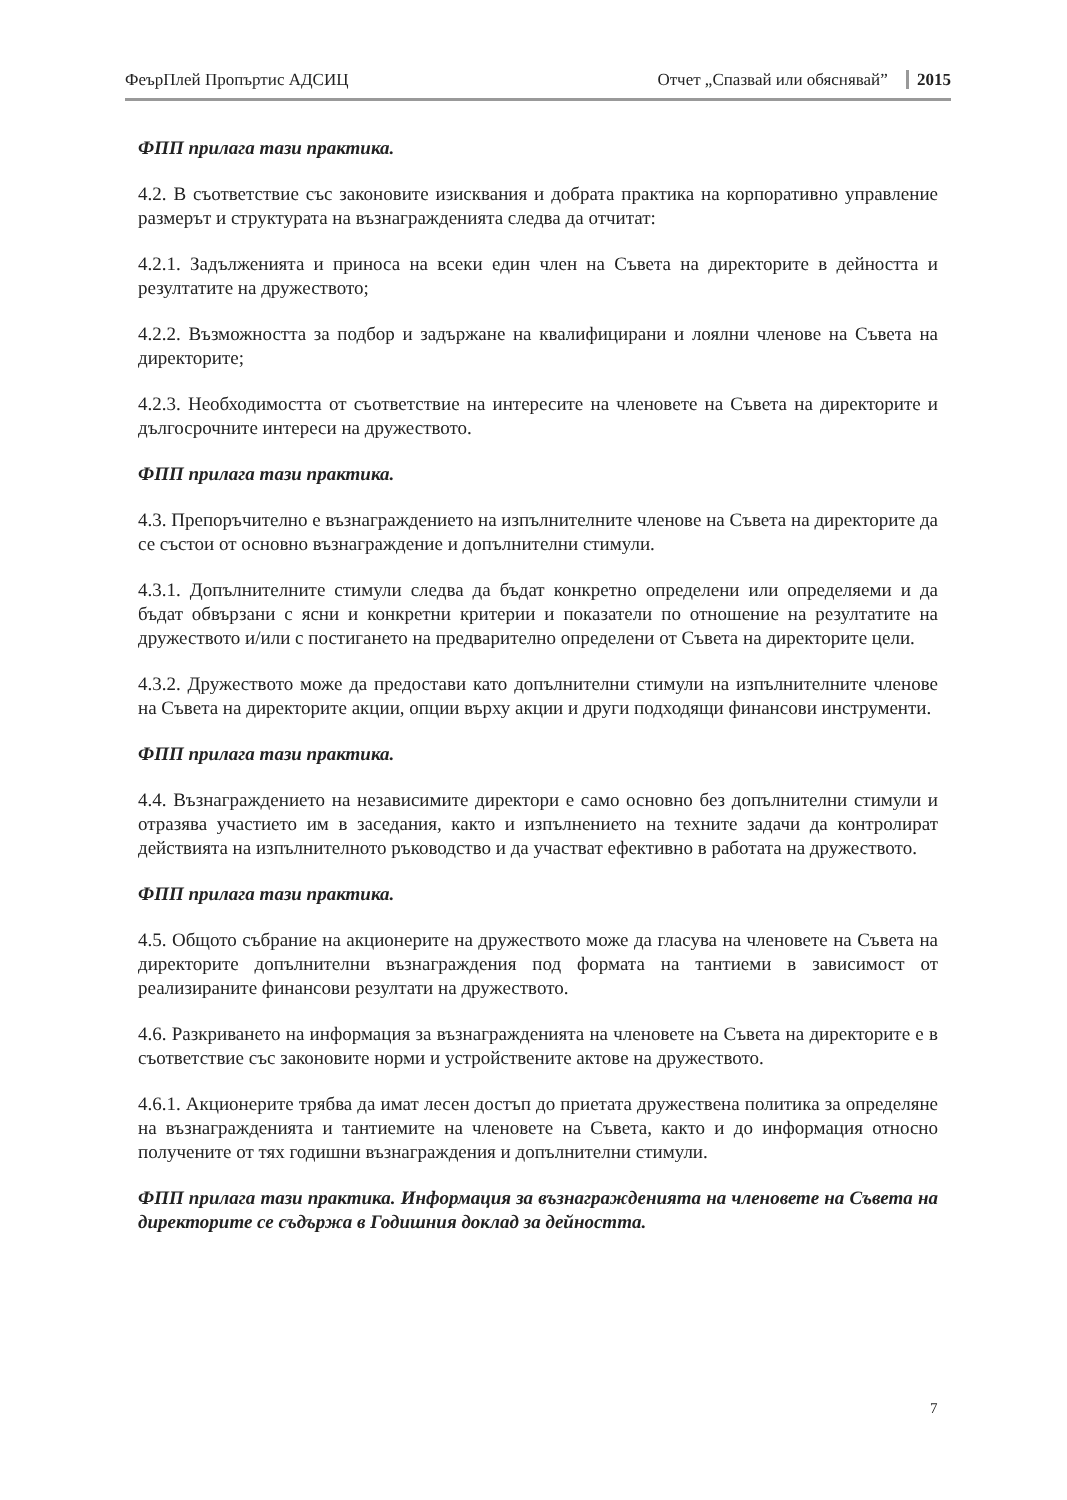ФеърПлей Пропъртис АДСИЦ Отчет „Спазвай или обяснявай” 2015
ФПП прилага тази практика.
4.2. В съответствие със законовите изисквания и добрата практика на корпоративно управление размерът и структурата на възнагражденията следва да отчитат:
4.2.1. Задълженията и приноса на всеки един член на Съвета на директорите в дейността и резултатите на дружеството;
4.2.2. Възможността за подбор и задържане на квалифицирани и лоялни членове на Съвета на директорите;
4.2.3. Необходимостта от съответствие на интересите на членовете на Съвета на директорите и дългосрочните интереси на дружеството.
ФПП прилага тази практика.
4.3. Препоръчително е възнаграждението на изпълнителните членове на Съвета на директорите да се състои от основно възнаграждение и допълнителни стимули.
4.3.1. Допълнителните стимули следва да бъдат конкретно определени или определяеми и да бъдат обвързани с ясни и конкретни критерии и показатели по отношение на резултатите на дружеството и/или с постигането на предварително определени от Съвета на директорите цели.
4.3.2. Дружеството може да предостави като допълнителни стимули на изпълнителните членове на Съвета на директорите акции, опции върху акции и други подходящи финансови инструменти.
ФПП прилага тази практика.
4.4. Възнаграждението на независимите директори е само основно без допълнителни стимули и отразява участието им в заседания, както и изпълнението на техните задачи да контролират действията на изпълнителното ръководство и да участват ефективно в работата на дружеството.
ФПП прилага тази практика.
4.5. Общото събрание на акционерите на дружеството може да гласува на членовете на Съвета на директорите допълнителни възнаграждения под формата на тантиеми в зависимост от реализираните финансови резултати на дружеството.
4.6. Разкриването на информация за възнагражденията на членовете на Съвета на директорите е в съответствие със законовите норми и устройствените актове на дружеството.
4.6.1. Акционерите трябва да имат лесен достъп до приетата дружествена политика за определяне на възнагражденията и тантиемите на членовете на Съвета, както и до информация относно получените от тях годишни възнаграждения и допълнителни стимули.
ФПП прилага тази практика. Информация за възнагражденията на членовете на Съвета на директорите се съдържа в Годишния доклад за дейността.
7